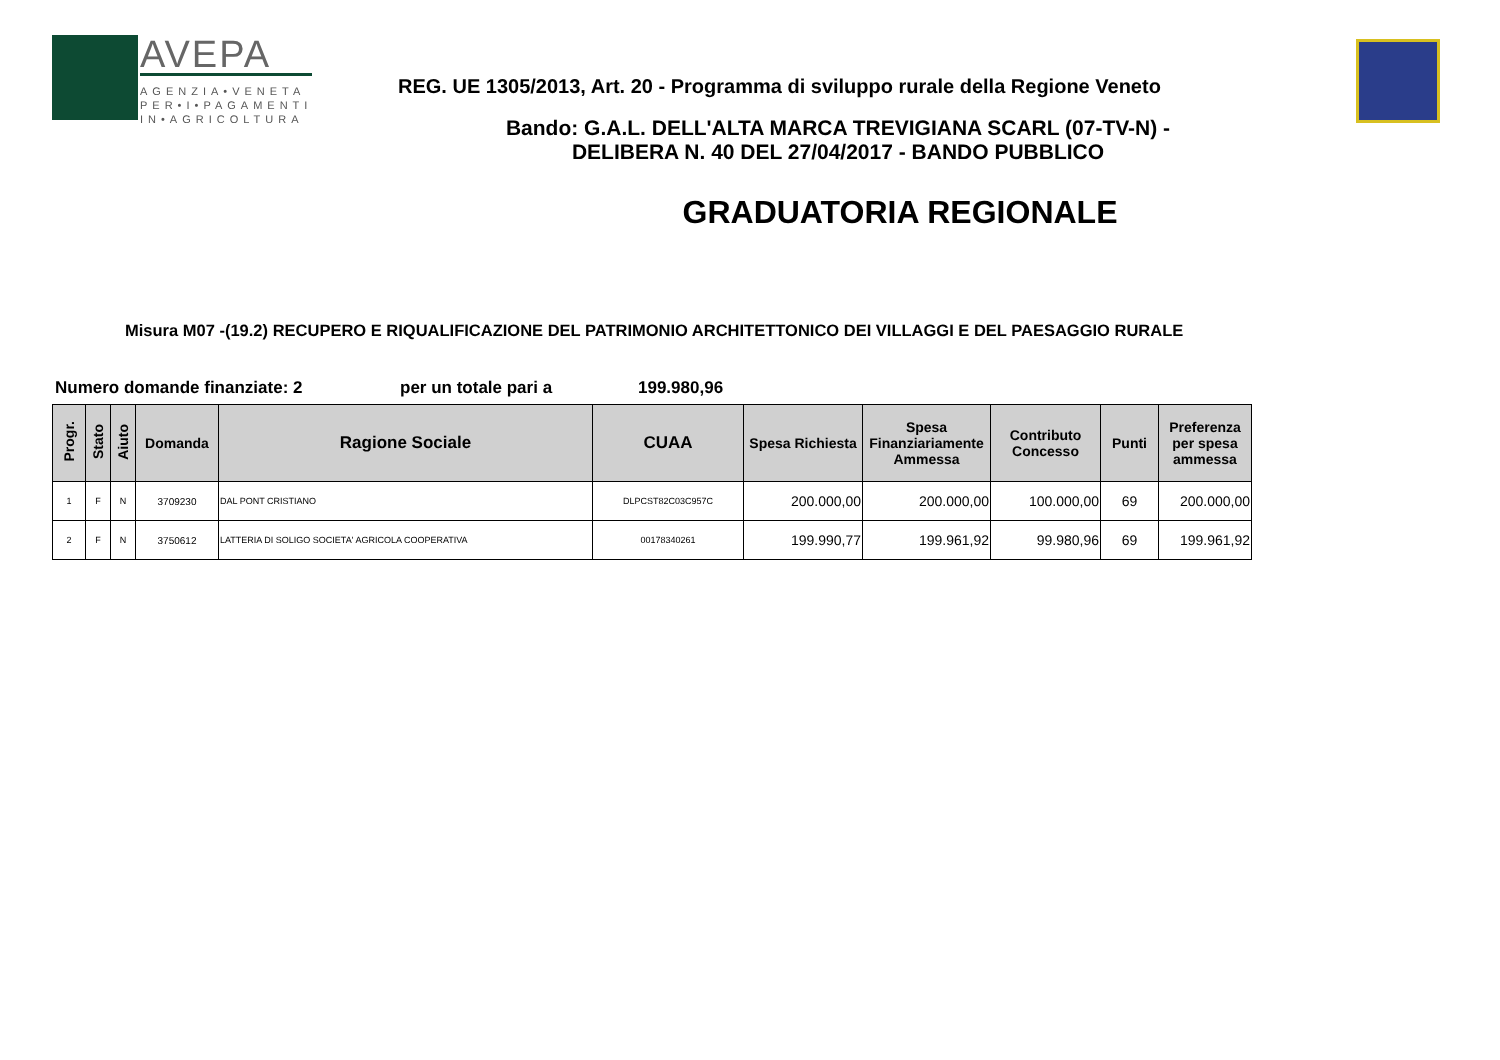AVEPA
AGENZIA•VENETA
PER•I•PAGAMENTI
IN•AGRICOLTURA
REG. UE 1305/2013, Art. 20 - Programma di sviluppo rurale della Regione Veneto
Bando: G.A.L. DELL'ALTA MARCA TREVIGIANA SCARL (07-TV-N) -
DELIBERA N. 40 DEL 27/04/2017 - BANDO PUBBLICO
GRADUATORIA REGIONALE
Misura M07 -(19.2) RECUPERO E RIQUALIFICAZIONE DEL PATRIMONIO ARCHITETTONICO DEI VILLAGGI E DEL PAESAGGIO RURALE
Numero domande finanziate: 2 per un totale pari a 199.980,96
| Progr. | Stato | Aiuto | Domanda | Ragione Sociale | CUAA | Spesa Richiesta | Spesa Finanziariamente Ammessa | Contributo Concesso | Punti | Preferenza per spesa ammessa |
| --- | --- | --- | --- | --- | --- | --- | --- | --- | --- | --- |
| 1 | F | N | 3709230 | DAL PONT CRISTIANO | DLPCST82C03C957C | 200.000,00 | 200.000,00 | 100.000,00 | 69 | 200.000,00 |
| 2 | F | N | 3750612 | LATTERIA DI SOLIGO SOCIETA' AGRICOLA COOPERATIVA | 00178340261 | 199.990,77 | 199.961,92 | 99.980,96 | 69 | 199.961,92 |